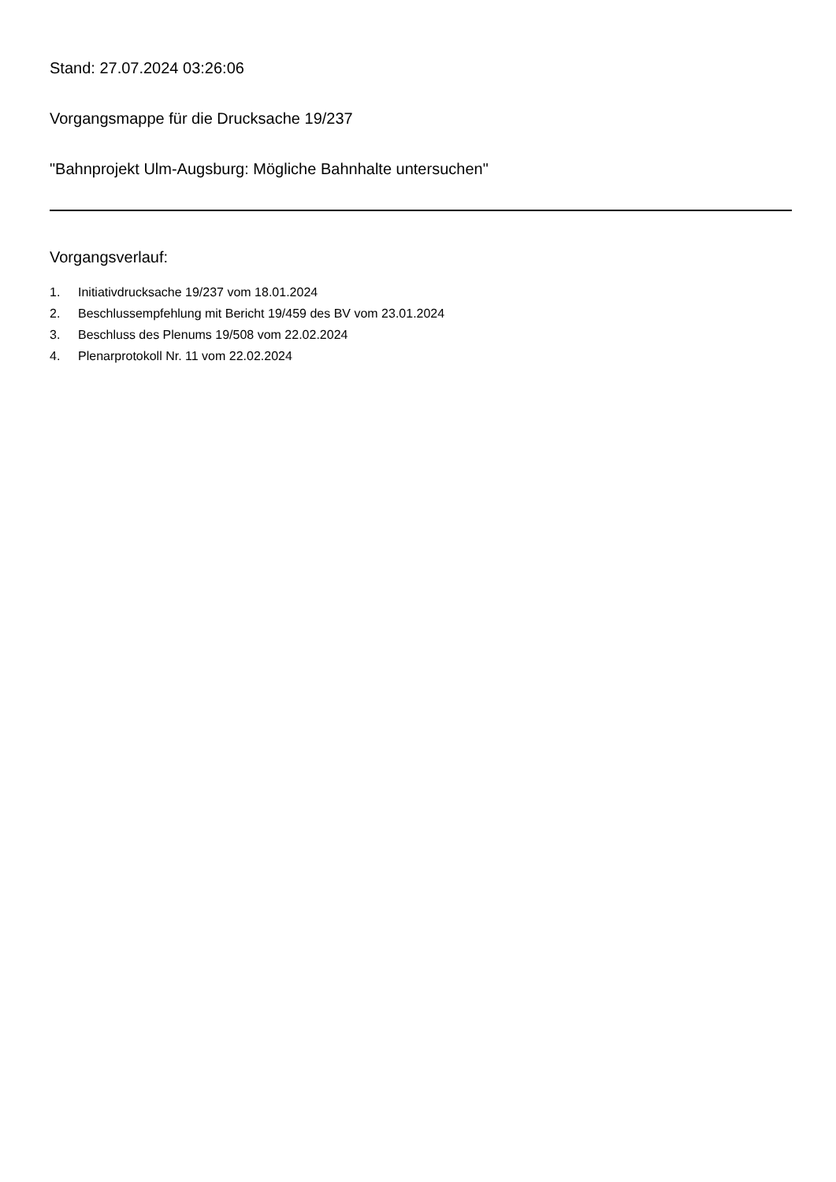Stand: 27.07.2024 03:26:06
Vorgangsmappe für die Drucksache 19/237
"Bahnprojekt Ulm-Augsburg: Mögliche Bahnhalte untersuchen"
Vorgangsverlauf:
1. Initiativdrucksache 19/237 vom 18.01.2024
2. Beschlussempfehlung mit Bericht 19/459 des BV vom 23.01.2024
3. Beschluss des Plenums 19/508 vom 22.02.2024
4. Plenarprotokoll Nr. 11 vom 22.02.2024